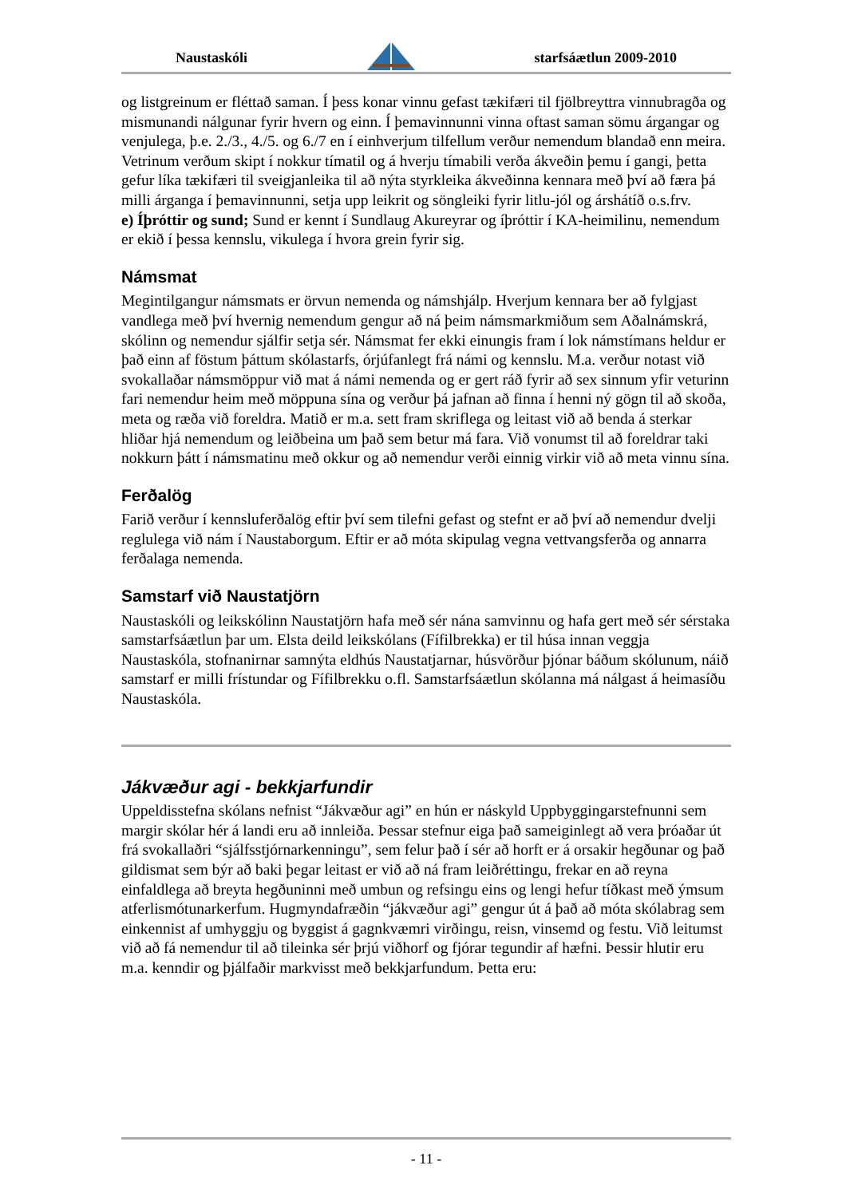Naustaskóli starfsáætlun 2009-2010
og listgreinum er fléttað saman. Í þess konar vinnu gefast tækifæri til fjölbreyttra vinnubragða og mismunandi nálgunar fyrir hvern og einn. Í þemavinnunni vinna oftast saman sömu árgangar og venjulega, þ.e. 2./3., 4./5. og 6./7 en í einhverjum tilfellum verður nemendum blandað enn meira. Vetrinum verðum skipt í nokkur tímatil og á hverju tímabili verða ákveðin þemu í gangi, þetta gefur líka tækifæri til sveigjanleika til að nýta styrkleika ákveðinna kennara með því að færa þá milli árganga í þemavinnunni, setja upp leikrit og söngleiki fyrir litlu-jól og árshátíð o.s.frv.
e) Íþróttir og sund; Sund er kennt í Sundlaug Akureyrar og íþróttir í KA-heimilinu, nemendum er ekið í þessa kennslu, vikulega í hvora grein fyrir sig.
Námsmat
Megintilgangur námsmats er örvun nemenda og námshjálp. Hverjum kennara ber að fylgjast vandlega með því hvernig nemendum gengur að ná þeim námsmarkmiðum sem Aðalnámskrá, skólinn og nemendur sjálfir setja sér. Námsmat fer ekki einungis fram í lok námstímans heldur er það einn af föstum þáttum skólastarfs, órjúfanlegt frá námi og kennslu. M.a. verður notast við svokallaðar námsmöppur við mat á námi nemenda og er gert ráð fyrir að sex sinnum yfir veturinn fari nemendur heim með möppuna sína og verður þá jafnan að finna í henni ný gögn til að skoða, meta og ræða við foreldra. Matið er m.a. sett fram skriflega og leitast við að benda á sterkar hliðar hjá nemendum og leiðbeina um það sem betur má fara. Við vonumst til að foreldrar taki nokkurn þátt í námsmatinu með okkur og að nemendur verði einnig virkir við að meta vinnu sína.
Ferðalög
Farið verður í kennsluferðalög eftir því sem tilefni gefast og stefnt er að því að nemendur dvelji reglulega við nám í Naustaborgum. Eftir er að móta skipulag vegna vettvangsferða og annarra ferðalaga nemenda.
Samstarf við Naustatjörn
Naustaskóli og leikskólinn Naustatjörn hafa með sér nána samvinnu og hafa gert með sér sérstaka samstarfsáætlun þar um. Elsta deild leikskólans (Fífilbrekka) er til húsa innan veggja Naustaskóla, stofnanirnar samnýta eldhús Naustatjarnar, húsvörður þjónar báðum skólunum, náið samstarf er milli frístundar og Fífilbrekku o.fl. Samstarfsáætlun skólanna má nálgast á heimasíðu Naustaskóla.
Jákvæður agi - bekkjarfundir
Uppeldisstefna skólans nefnist “Jákvæður agi” en hún er náskyld Uppbyggingarstefnunni sem margir skólar hér á landi eru að innleiða. Þessar stefnur eiga það sameiginlegt að vera þróaðar út frá svokallaðri “sjálfsstjórnarkenningu”, sem felur það í sér að horft er á orsakir hegðunar og það gildismat sem býr að baki þegar leitast er við að ná fram leiðréttingu, frekar en að reyna einfaldlega að breyta hegðuninni með umbun og refsingu eins og lengi hefur tíðkast með ýmsum atferlismótunarkerfum. Hugmyndafræðin “jákvæður agi” gengur út á það að móta skólabrag sem einkennist af umhyggju og byggist á gagnkvæmri virðingu, reisn, vinsemd og festu. Við leitumst við að fá nemendur til að tileinka sér þrjú viðhorf og fjórar tegundir af hæfni. Þessir hlutir eru m.a. kenndir og þjálfaðir markvisst með bekkjarfundum. Þetta eru:
- 11 -